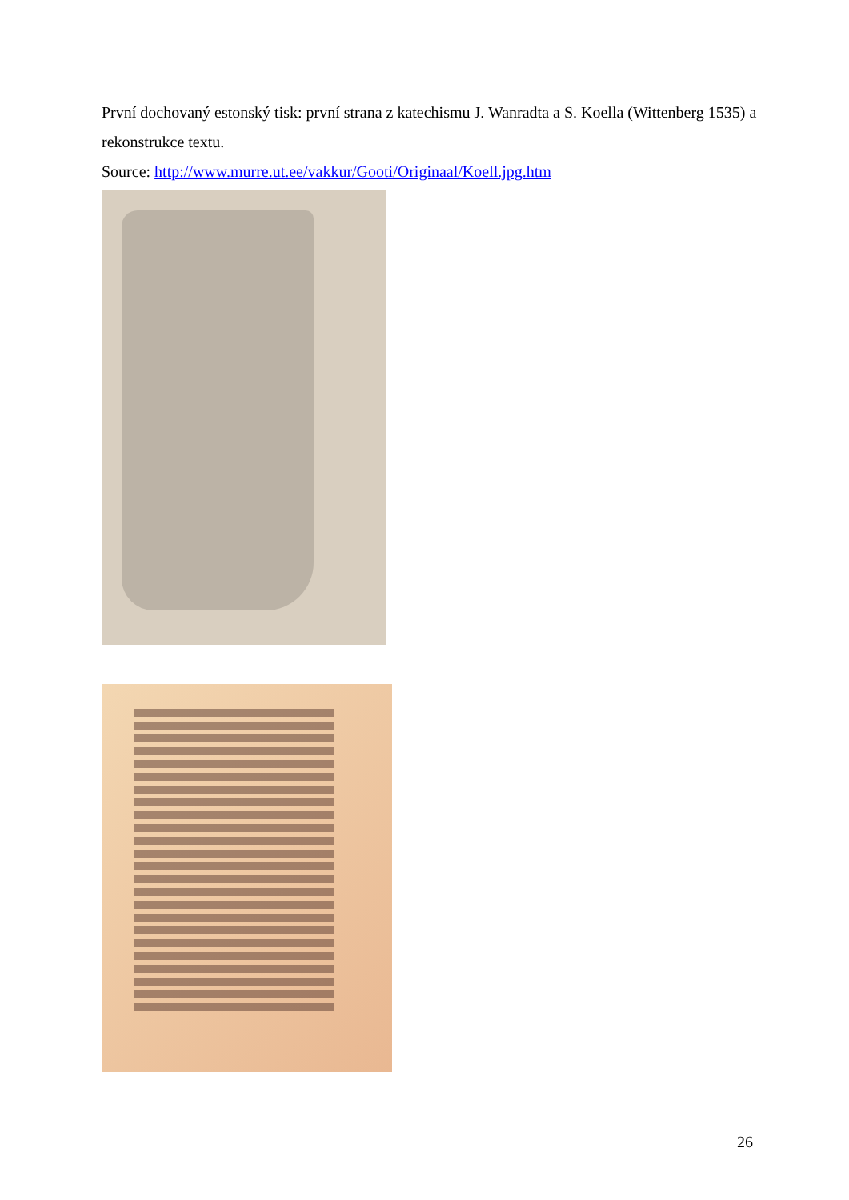První dochovaný estonský tisk: první strana z katechismu J. Wanradta a S. Koella (Wittenberg 1535) a rekonstrukce textu.
Source: http://www.murre.ut.ee/vakkur/Gooti/Originaal/Koell.jpg.htm
26